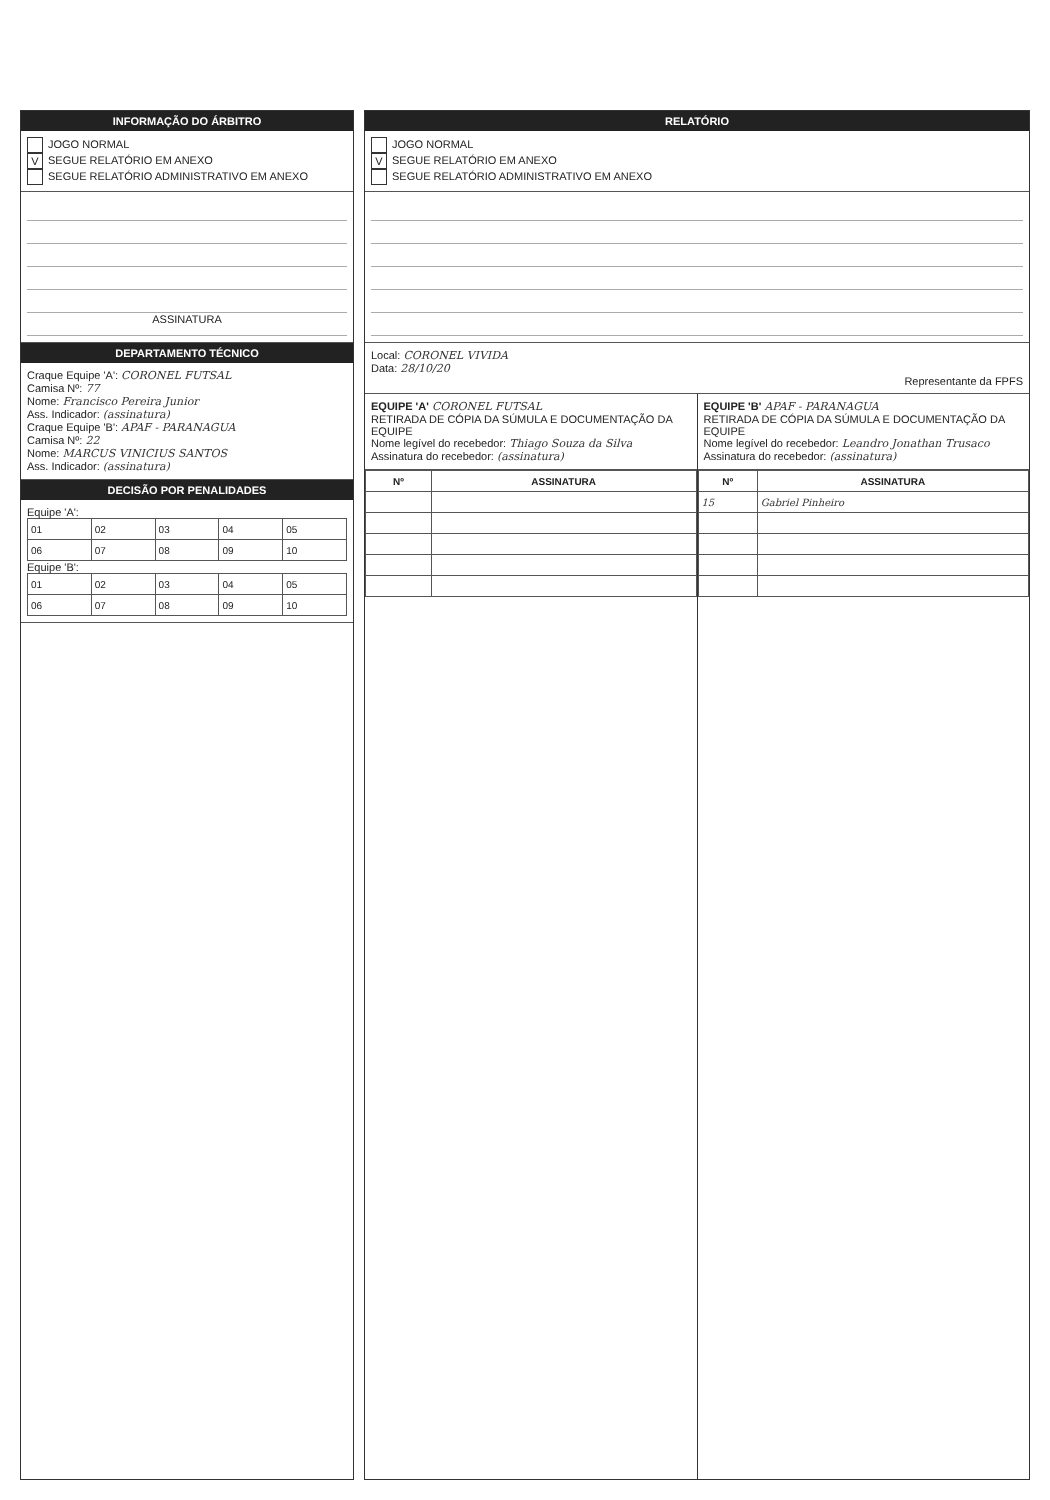INFORMAÇÃO DO ÁRBITRO
JOGO NORMAL
V SEGUE RELATÓRIO EM ANEXO
SEGUE RELATÓRIO ADMINISTRATIVO EM ANEXO
ASSINATURA
DEPARTAMENTO TÉCNICO
Craque Equipe 'A': CORONEL FUTSAL
Camisa Nº: 77
Nome: Francisco Pereira Junior
Ass. Indicador: (assinatura)
Craque Equipe 'B': APAF - PARANAGUA
Camisa Nº: 22
Nome: MARCUS VINICIUS SANTOS
Ass. Indicador: (assinatura)
DECISÃO POR PENALIDADES
Equipe 'A':
| 01 | 02 | 03 | 04 | 05 |
| 06 | 07 | 08 | 09 | 10 |
Equipe 'B':
| 01 | 02 | 03 | 04 | 05 |
| 06 | 07 | 08 | 09 | 10 |
RELATÓRIO
JOGO NORMAL
V SEGUE RELATÓRIO EM ANEXO
SEGUE RELATÓRIO ADMINISTRATIVO EM ANEXO
Local: CORONEL VIVIDA
Data: 28/10/20
Representante da FPFS
EQUIPE 'A' CORONEL FUTSAL
RETIRADA DE CÓPIA DA SÚMULA E DOCUMENTAÇÃO DA EQUIPE
Nome legível do recebedor: Thiago Souza da Silva
Assinatura do recebedor: (assinatura)
| Nº | ASSINATURA |
| --- | --- |
EQUIPE 'B' APAF - PARANAGUA
RETIRADA DE CÓPIA DA SÚMULA E DOCUMENTAÇÃO DA EQUIPE
Nome legível do recebedor: Leandro Jonathan Trusaco
Assinatura do recebedor: (assinatura)
| Nº | ASSINATURA |
| --- | --- |
| 15 | Gabriel Pinheiro |